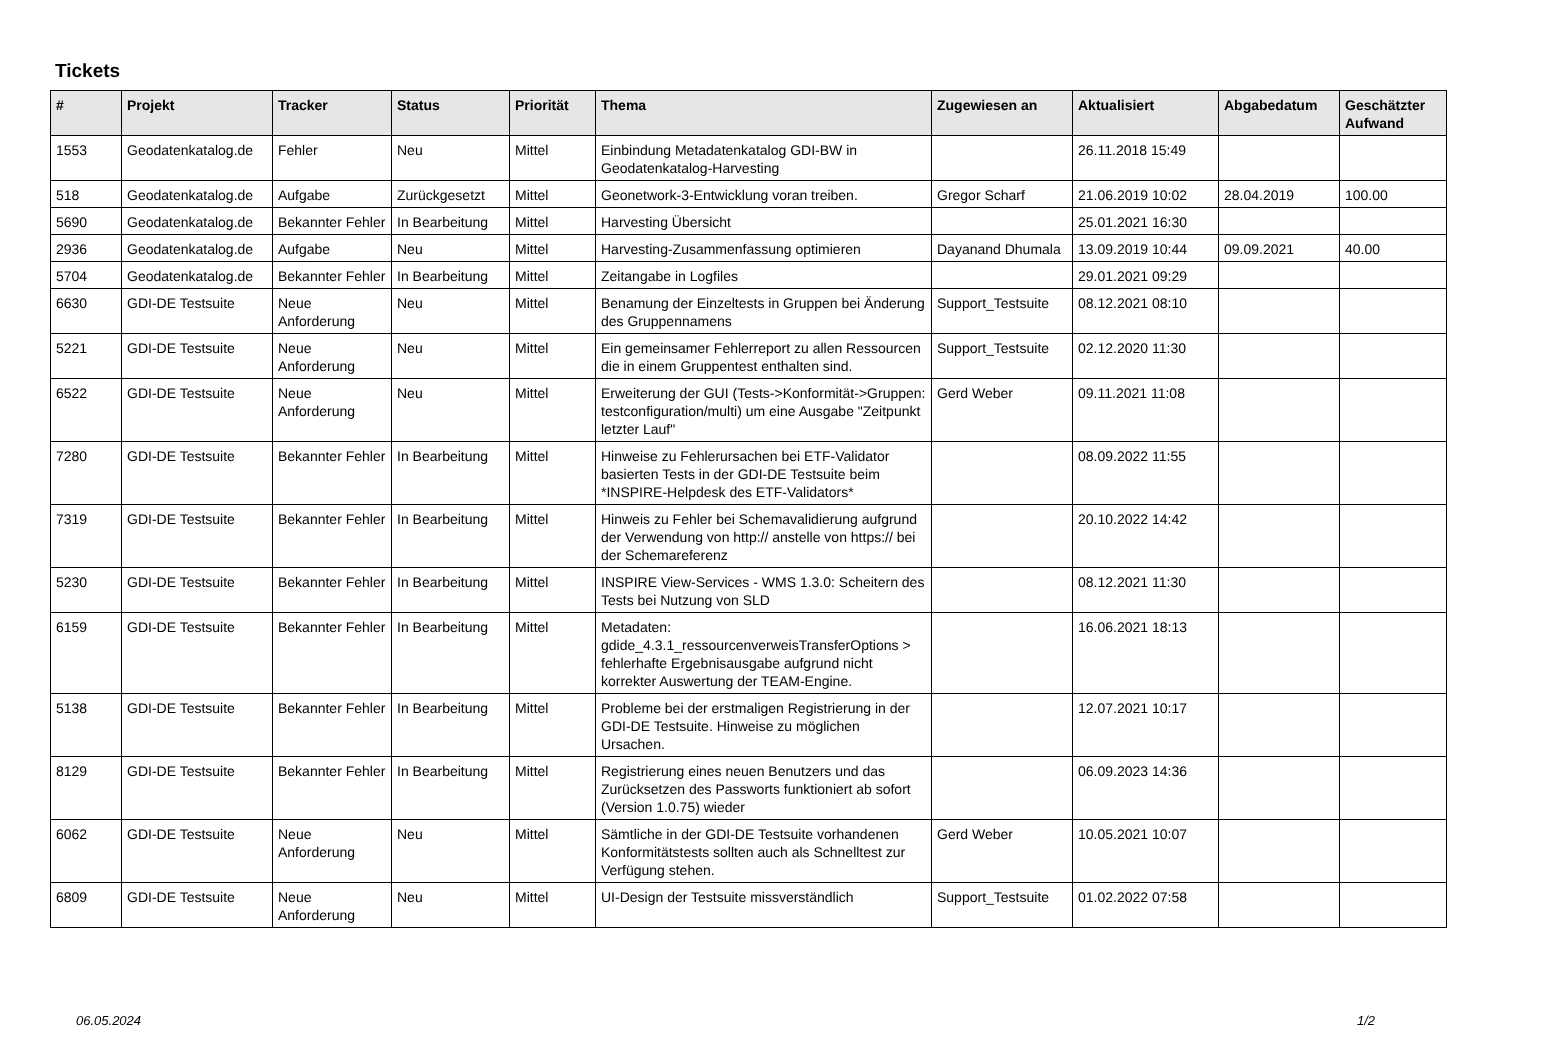Tickets
| # | Projekt | Tracker | Status | Priorität | Thema | Zugewiesen an | Aktualisiert | Abgabedatum | Geschätzter Aufwand |
| --- | --- | --- | --- | --- | --- | --- | --- | --- | --- |
| 1553 | Geodatenkatalog.de | Fehler | Neu | Mittel | Einbindung Metadatenkatalog GDI-BW in Geodatenkatalog-Harvesting | | 26.11.2018 15:49 | | |
| 518 | Geodatenkatalog.de | Aufgabe | Zurückgesetzt | Mittel | Geonetwork-3-Entwicklung voran treiben. | Gregor Scharf | 21.06.2019 10:02 | 28.04.2019 | 100.00 |
| 5690 | Geodatenkatalog.de | Bekannter Fehler | In Bearbeitung | Mittel | Harvesting Übersicht | | 25.01.2021 16:30 | | |
| 2936 | Geodatenkatalog.de | Aufgabe | Neu | Mittel | Harvesting-Zusammenfassung optimieren | Dayanand Dhumala | 13.09.2019 10:44 | 09.09.2021 | 40.00 |
| 5704 | Geodatenkatalog.de | Bekannter Fehler | In Bearbeitung | Mittel | Zeitangabe in Logfiles | | 29.01.2021 09:29 | | |
| 6630 | GDI-DE Testsuite | Neue Anforderung | Neu | Mittel | Benamung der Einzeltests in Gruppen bei Änderung des Gruppennamens | Support_Testsuite | 08.12.2021 08:10 | | |
| 5221 | GDI-DE Testsuite | Neue Anforderung | Neu | Mittel | Ein gemeinsamer Fehlerreport zu allen Ressourcen die in einem Gruppentest enthalten sind. | Support_Testsuite | 02.12.2020 11:30 | | |
| 6522 | GDI-DE Testsuite | Neue Anforderung | Neu | Mittel | Erweiterung der GUI (Tests->Konformität->Gruppen: testconfiguration/multi) um eine Ausgabe "Zeitpunkt letzter Lauf" | Gerd Weber | 09.11.2021 11:08 | | |
| 7280 | GDI-DE Testsuite | Bekannter Fehler | In Bearbeitung | Mittel | Hinweise zu Fehlerursachen bei ETF-Validator basierten Tests in der GDI-DE Testsuite beim *INSPIRE-Helpdesk des ETF-Validators* | | 08.09.2022 11:55 | | |
| 7319 | GDI-DE Testsuite | Bekannter Fehler | In Bearbeitung | Mittel | Hinweis zu Fehler bei Schemavalidierung aufgrund der Verwendung von http:// anstelle von https:// bei der Schemareferenz | | 20.10.2022 14:42 | | |
| 5230 | GDI-DE Testsuite | Bekannter Fehler | In Bearbeitung | Mittel | INSPIRE View-Services - WMS 1.3.0: Scheitern des Tests bei Nutzung von SLD | | 08.12.2021 11:30 | | |
| 6159 | GDI-DE Testsuite | Bekannter Fehler | In Bearbeitung | Mittel | Metadaten: gdide_4.3.1_ressourcenverweisTransferOptions > fehlerhafte Ergebnisausgabe aufgrund nicht korrekter Auswertung der TEAM-Engine. | | 16.06.2021 18:13 | | |
| 5138 | GDI-DE Testsuite | Bekannter Fehler | In Bearbeitung | Mittel | Probleme bei der erstmaligen Registrierung in der GDI-DE Testsuite. Hinweise zu möglichen Ursachen. | | 12.07.2021 10:17 | | |
| 8129 | GDI-DE Testsuite | Bekannter Fehler | In Bearbeitung | Mittel | Registrierung eines neuen Benutzers und das Zurücksetzen des Passworts funktioniert ab sofort (Version 1.0.75) wieder | | 06.09.2023 14:36 | | |
| 6062 | GDI-DE Testsuite | Neue Anforderung | Neu | Mittel | Sämtliche in der GDI-DE Testsuite vorhandenen Konformitätstests sollten auch als Schnelltest zur Verfügung stehen. | Gerd Weber | 10.05.2021 10:07 | | |
| 6809 | GDI-DE Testsuite | Neue Anforderung | Neu | Mittel | UI-Design der Testsuite missverständlich | Support_Testsuite | 01.02.2022 07:58 | | |
06.05.2024 1/2